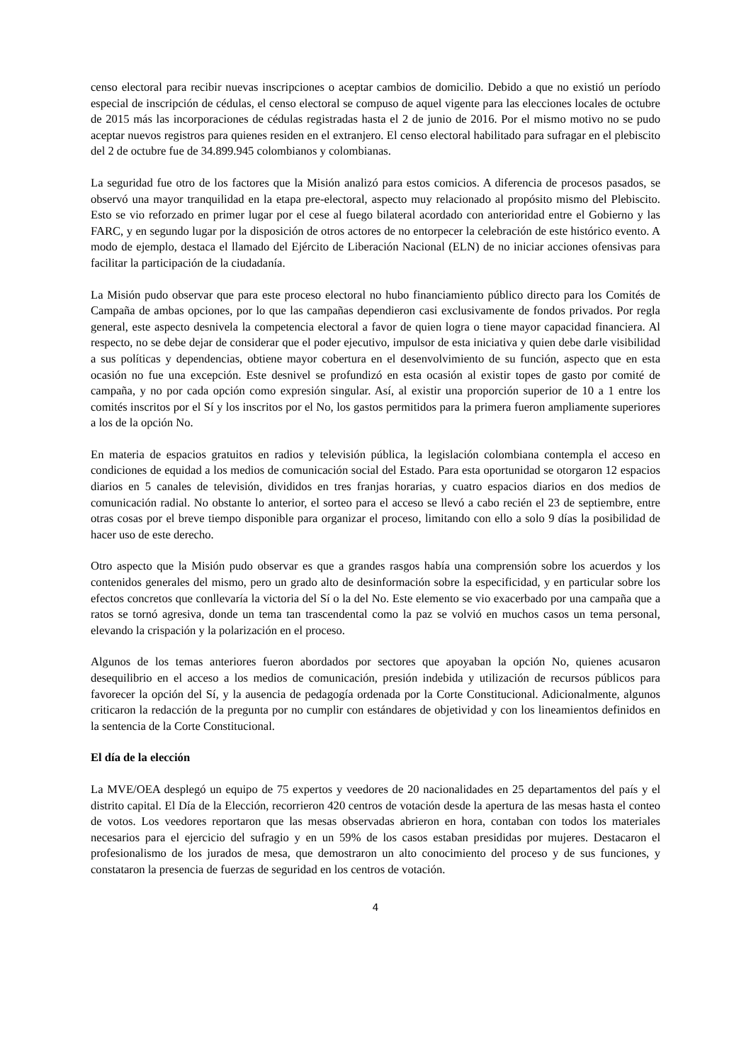censo electoral para recibir nuevas inscripciones o aceptar cambios de domicilio. Debido a que no existió un período especial de inscripción de cédulas, el censo electoral se compuso de aquel vigente para las elecciones locales de octubre de 2015 más las incorporaciones de cédulas registradas hasta el 2 de junio de 2016. Por el mismo motivo no se pudo aceptar nuevos registros para quienes residen en el extranjero. El censo electoral habilitado para sufragar en el plebiscito del 2 de octubre fue de 34.899.945 colombianos y colombianas.
La seguridad fue otro de los factores que la Misión analizó para estos comicios. A diferencia de procesos pasados, se observó una mayor tranquilidad en la etapa pre-electoral, aspecto muy relacionado al propósito mismo del Plebiscito. Esto se vio reforzado en primer lugar por el cese al fuego bilateral acordado con anterioridad entre el Gobierno y las FARC, y en segundo lugar por la disposición de otros actores de no entorpecer la celebración de este histórico evento. A modo de ejemplo, destaca el llamado del Ejército de Liberación Nacional (ELN) de no iniciar acciones ofensivas para facilitar la participación de la ciudadanía.
La Misión pudo observar que para este proceso electoral no hubo financiamiento público directo para los Comités de Campaña de ambas opciones, por lo que las campañas dependieron casi exclusivamente de fondos privados. Por regla general, este aspecto desnivela la competencia electoral a favor de quien logra o tiene mayor capacidad financiera. Al respecto, no se debe dejar de considerar que el poder ejecutivo, impulsor de esta iniciativa y quien debe darle visibilidad a sus políticas y dependencias, obtiene mayor cobertura en el desenvolvimiento de su función, aspecto que en esta ocasión no fue una excepción. Este desnivel se profundizó en esta ocasión al existir topes de gasto por comité de campaña, y no por cada opción como expresión singular. Así, al existir una proporción superior de 10 a 1 entre los comités inscritos por el Sí y los inscritos por el No, los gastos permitidos para la primera fueron ampliamente superiores a los de la opción No.
En materia de espacios gratuitos en radios y televisión pública, la legislación colombiana contempla el acceso en condiciones de equidad a los medios de comunicación social del Estado. Para esta oportunidad se otorgaron 12 espacios diarios en 5 canales de televisión, divididos en tres franjas horarias, y cuatro espacios diarios en dos medios de comunicación radial. No obstante lo anterior, el sorteo para el acceso se llevó a cabo recién el 23 de septiembre, entre otras cosas por el breve tiempo disponible para organizar el proceso, limitando con ello a solo 9 días la posibilidad de hacer uso de este derecho.
Otro aspecto que la Misión pudo observar es que a grandes rasgos había una comprensión sobre los acuerdos y los contenidos generales del mismo, pero un grado alto de desinformación sobre la especificidad, y en particular sobre los efectos concretos que conllevaría la victoria del Sí o la del No. Este elemento se vio exacerbado por una campaña que a ratos se tornó agresiva, donde un tema tan trascendental como la paz se volvió en muchos casos un tema personal, elevando la crispación y la polarización en el proceso.
Algunos de los temas anteriores fueron abordados por sectores que apoyaban la opción No, quienes acusaron desequilibrio en el acceso a los medios de comunicación, presión indebida y utilización de recursos públicos para favorecer la opción del Sí, y la ausencia de pedagogía ordenada por la Corte Constitucional. Adicionalmente, algunos criticaron la redacción de la pregunta por no cumplir con estándares de objetividad y con los lineamientos definidos en la sentencia de la Corte Constitucional.
El día de la elección
La MVE/OEA desplegó un equipo de 75 expertos y veedores de 20 nacionalidades en 25 departamentos del país y el distrito capital. El Día de la Elección, recorrieron 420 centros de votación desde la apertura de las mesas hasta el conteo de votos. Los veedores reportaron que las mesas observadas abrieron en hora, contaban con todos los materiales necesarios para el ejercicio del sufragio y en un 59% de los casos estaban presididas por mujeres. Destacaron el profesionalismo de los jurados de mesa, que demostraron un alto conocimiento del proceso y de sus funciones, y constataron la presencia de fuerzas de seguridad en los centros de votación.
4